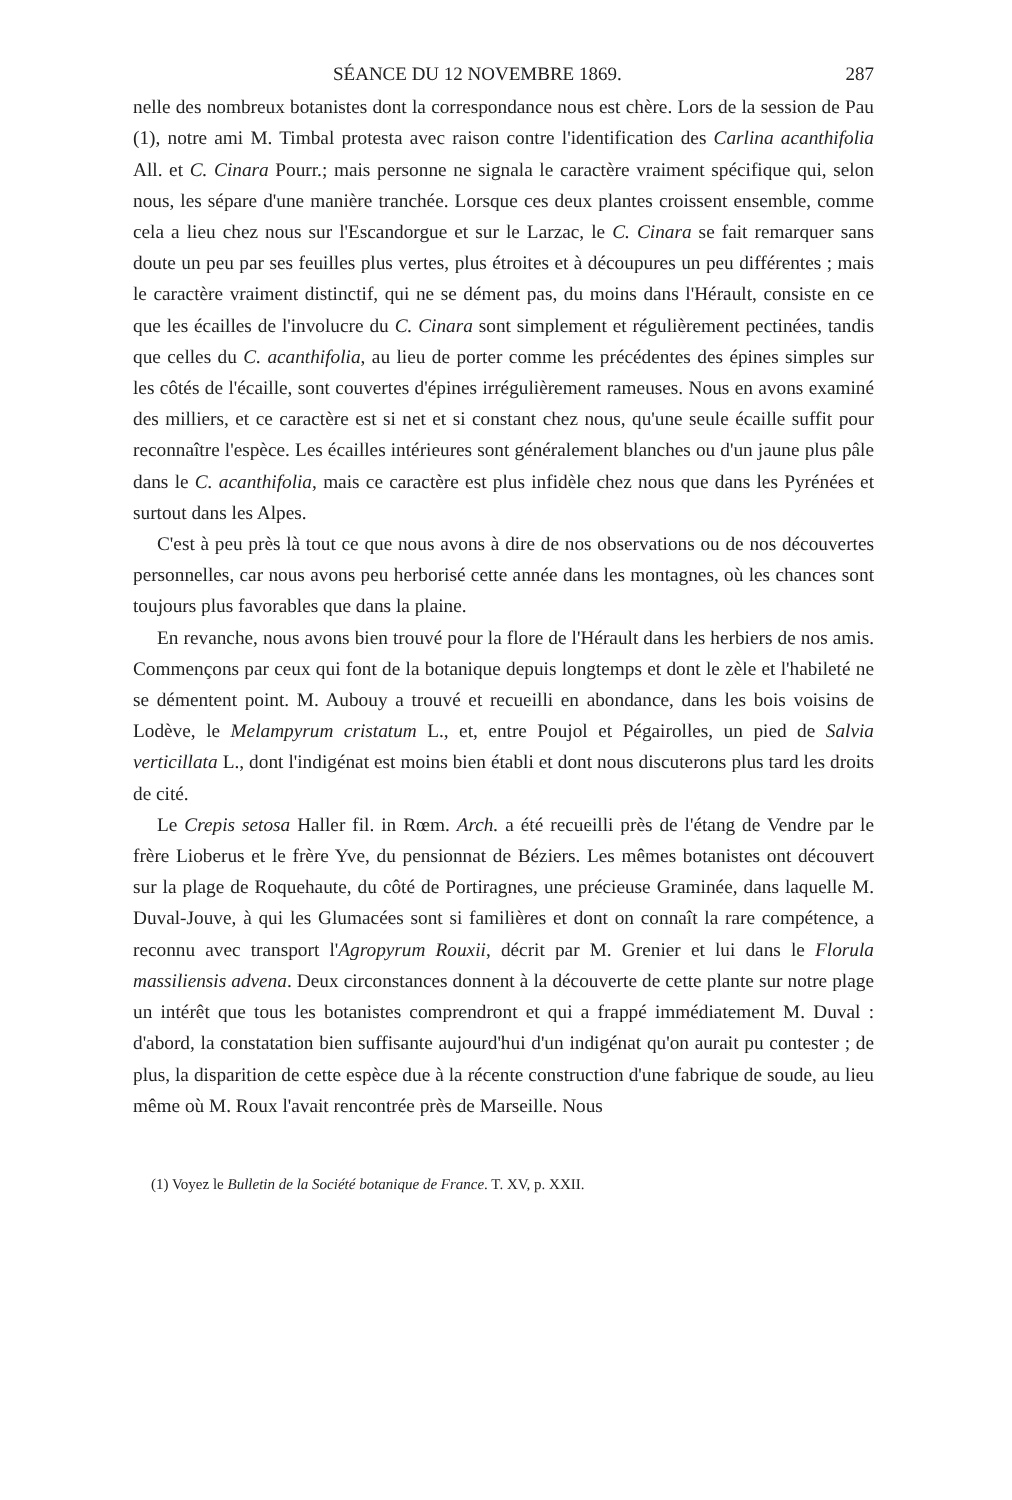SÉANCE DU 12 NOVEMBRE 1869. 287
nelle des nombreux botanistes dont la correspondance nous est chère. Lors de la session de Pau (1), notre ami M. Timbal protesta avec raison contre l'identification des Carlina acanthifolia All. et C. Cinara Pourr.; mais personne ne signala le caractère vraiment spécifique qui, selon nous, les sépare d'une manière tranchée. Lorsque ces deux plantes croissent ensemble, comme cela a lieu chez nous sur l'Escandorgue et sur le Larzac, le C. Cinara se fait remarquer sans doute un peu par ses feuilles plus vertes, plus étroites et à découpures un peu différentes ; mais le caractère vraiment distinctif, qui ne se dément pas, du moins dans l'Hérault, consiste en ce que les écailles de l'involucre du C. Cinara sont simplement et régulièrement pectinées, tandis que celles du C. acanthifolia, au lieu de porter comme les précédentes des épines simples sur les côtés de l'écaille, sont couvertes d'épines irrégulièrement rameuses. Nous en avons examiné des milliers, et ce caractère est si net et si constant chez nous, qu'une seule écaille suffit pour reconnaître l'espèce. Les écailles intérieures sont généralement blanches ou d'un jaune plus pâle dans le C. acanthifolia, mais ce caractère est plus infidèle chez nous que dans les Pyrénées et surtout dans les Alpes.
C'est à peu près là tout ce que nous avons à dire de nos observations ou de nos découvertes personnelles, car nous avons peu herborisé cette année dans les montagnes, où les chances sont toujours plus favorables que dans la plaine.
En revanche, nous avons bien trouvé pour la flore de l'Hérault dans les herbiers de nos amis. Commençons par ceux qui font de la botanique depuis longtemps et dont le zèle et l'habileté ne se démentent point. M. Aubouy a trouvé et recueilli en abondance, dans les bois voisins de Lodève, le Melampyrum cristatum L., et, entre Poujol et Pégairolles, un pied de Salvia verticillata L., dont l'indigénat est moins bien établi et dont nous discuterons plus tard les droits de cité.
Le Crepis setosa Haller fil. in Rœm. Arch. a été recueilli près de l'étang de Vendre par le frère Lioberus et le frère Yve, du pensionnat de Béziers. Les mêmes botanistes ont découvert sur la plage de Roquehaute, du côté de Portiragnes, une précieuse Graminée, dans laquelle M. Duval-Jouve, à qui les Glumacées sont si familières et dont on connaît la rare compétence, a reconnu avec transport l'Agropyrum Rouxii, décrit par M. Grenier et lui dans le Florula massiliensis advena. Deux circonstances donnent à la découverte de cette plante sur notre plage un intérêt que tous les botanistes comprendront et qui a frappé immédiatement M. Duval : d'abord, la constatation bien suffisante aujourd'hui d'un indigénat qu'on aurait pu contester ; de plus, la disparition de cette espèce due à la récente construction d'une fabrique de soude, au lieu même où M. Roux l'avait rencontrée près de Marseille. Nous
(1) Voyez le Bulletin de la Société botanique de France. T. XV, p. XXII.